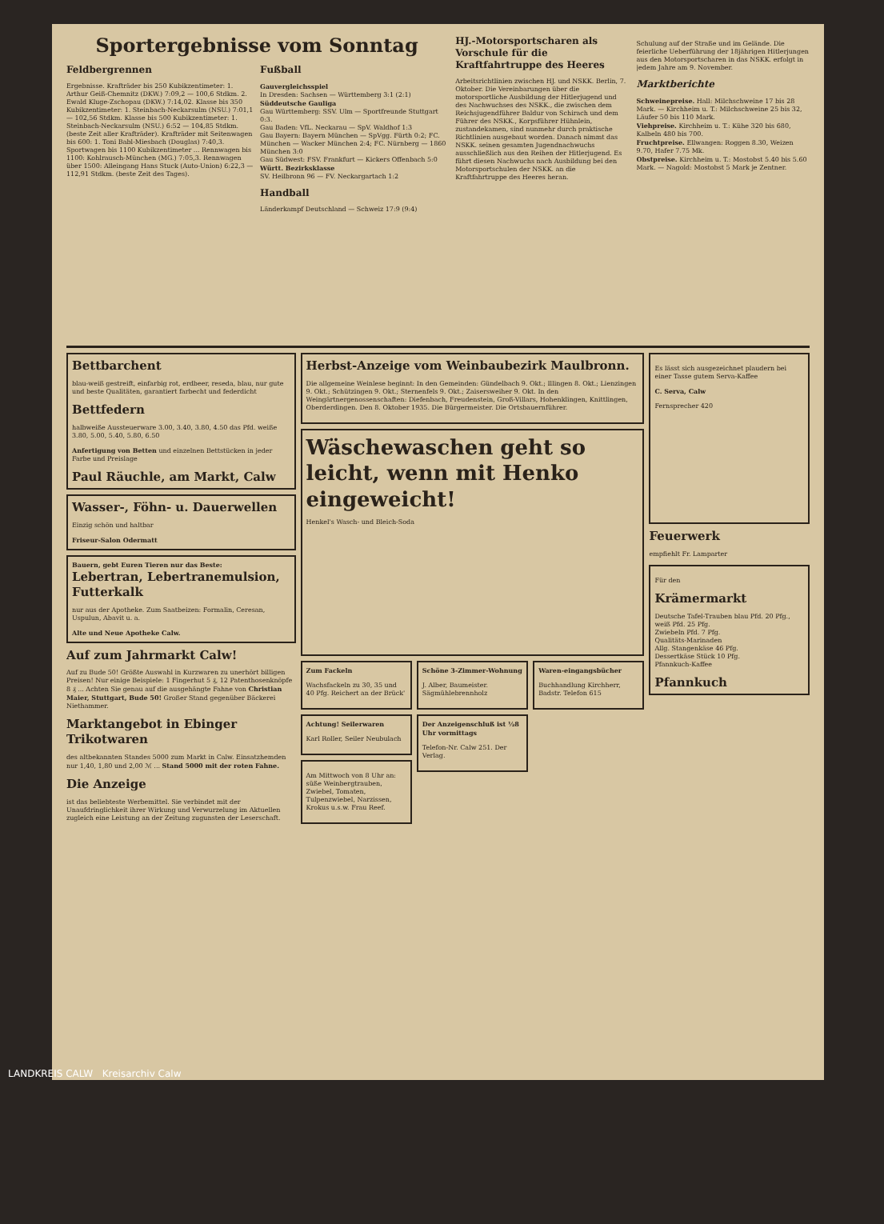Sportergebnisse vom Sonntag
Feldbergrennen
Ergebnisse. Krafträder bis 250 Kubikzentimeter: 1. Arthur Geiß-Chemnitz (DKW.) 7:09,2 — 100,6 Stdkm. 2. Ewald Kluge-Zschopau (DKW.) 7:14,02. Klasse bis 350 Kubikzentimeter: 1. Steinbach-Neckarsulm (NSU.) 7:01,1 — 102,56 Stdkm. Klasse bis 500 Kubikzentimeter: 1. Steinbach-Neckarsulm (NSU.) 6:52 — 104,85 Stdkm. (beste Zeit aller Krafträder). Krafträder mit Seitenwagen bis 600: 1. Toni Babl-Miesbach (Douglas) 7:40,3. Sportwagen bis 1100 Kubikzentimeter ... Rennwagen bis 1100: Kohlrausch-München (MG.) 7:05,3. Rennwagen über 1500: Alleingang Hans Stuck (Auto-Union) 6:22,3 — 112,91 Stdkm. (beste Zeit des Tages).
Fußball
Gauvergleichsspiel
In Dresden: Sachsen — Württemberg 3:1 (2:1)
Süddeutsche Gauliga
Gau Württemberg: SSV. Ulm — Sportfreunde Stuttgart 0:3.
Gau Baden: VfL. Neckarau — SpV. Waldhof 1:3
Gau Bayern: Bayern München — SpVgg. Fürth 0:2; FC. München — Wacker München 2:4; FC. Nürnberg — 1860 München 3:0
Gau Südwest: FSV. Frankfurt — Kickers Offenbach 5:0
Württ. Bezirksklasse
SV. Heilbronn 96 — FV. Neckargartach 1:2
Handball
Länderkampf Deutschland — Schweiz 17:9 (9:4)
HJ.-Motorsportscharen als Vorschule für die Kraftfahrtruppe des Heeres
Arbeitsrichtlinien zwischen HJ. und NSKK. Berlin, 7. Oktober. Die Vereinbarungen über die motorsportliche Ausbildung der Hitlerjugend und des Nachwuchses des NSKK., die zwischen dem Reichsjugendführer Baldur von Schirach und dem Führer des NSKK., Korpsführer Hühnlein, zustandekamen, sind nunmehr durch praktische Richtlinien ausgebaut worden. Danach nimmt das NSKK. seinen gesamten Jugendnachwuchs ausschließlich aus den Reihen der Hitlerjugend. Es führt diesen Nachwuchs nach Ausbildung bei den Motorsportschulen der NSKK. an die Kraftfahrtruppe des Heeres heran.
Schulung auf der Straße und im Gelände. Die feierliche Ueberführung der 18jährigen Hitlerjungen aus den Motorsportscharen in das NSKK. erfolgt in jedem Jahre am 9. November.
Marktberichte
Schweinepreise. Hall: Milchschweine 17 bis 28 Mark. — Kirchheim u. T.: Milchschweine 25 bis 32, Läufer 50 bis 110 Mark.
Viehpreise. Kirchheim u. T.: Kühe 320 bis 680, Kalbeln 480 bis 700.
Fruchtpreise. Ellwangen: Roggen 8.30, Weizen 9.70, Hafer 7.75 Mk.
Obstpreise. Kirchheim u. T.: Mostobst 5.40 bis 5.60 Mark. — Nagold: Mostobst 5 Mark je Zentner.
Bettbarchent
blau-weiß gestreift, einfarbig rot, erdbeer, reseda, blau, nur gute und beste Qualitäten, garantiert farbecht und federdicht
Bettfedern
halbweiße Aussteuerware 3.00, 3.40, 3.80, 4.50 das Pfd. weiße 3.80, 5.00, 5.40, 5.80, 6.50
Anfertigung von Betten und einzelnen Bettstücken in jeder Farbe und Preislage
Paul Räuchle, am Markt, Calw
Wasser-, Föhn- u. Dauerwellen
Einzig schön und haltbar
Friseur-Salon Odermatt
Bauern, gebt Euren Tieren nur das Beste:
Lebertran, Lebertranemulsion, Futterkalk
nur aus der Apotheke. Zum Saatbeizen: Formalin, Ceresan, Uspulun, Abavit u. a.
Alte und Neue Apotheke Calw.
Auf zum Jahrmarkt Calw!
Auf zu Bude 50! Größte Auswahl in Kurzwaren zu unerhört billigen Preisen! Nur einige Beispiele: 1 Fingerhut 5 ₰, 12 Patenthosenknöpfe 8 ₰ ... Achten Sie genau auf die ausgehängte Fahne von Christian Maier, Stuttgart, Bude 50! Großer Stand gegenüber Bäckerei Niethammer.
Marktangebot in Ebinger Trikotwaren
des altbekannten Standes 5000 zum Markt in Calw. Einsatzhemden nur 1,40, 1,80 und 2,00 ℳ ... Stand 5000 mit der roten Fahne.
Die Anzeige
ist das beliebteste Werbemittel. Sie verbindet mit der Unaufdringlichkeit ihrer Wirkung und Verwurzelung im Aktuellen zugleich eine Leistung an der Zeitung zugunsten der Leserschaft.
Herbst-Anzeige vom Weinbaubezirk Maulbronn.
Die allgemeine Weinlese beginnt: In den Gemeinden: Gündelbach 9. Okt.; Illingen 8. Okt.; Lienzingen 9. Okt.; Schützingen 9. Okt.; Sternenfels 9. Okt.; Zaisersweiher 9. Okt. In den Weingärtnergenossenschaften: Diefenbach, Freudenstein, Groß-Villars, Hohenklingen, Knittlingen, Oberderdingen. Den 8. Oktober 1935. Die Bürgermeister. Die Ortsbauernführer.
Wäschewaschen geht so leicht, wenn mit Henko eingeweicht!
Henkel's Wasch- und Bleich-Soda
Zum Fackeln
Wachsfackeln zu 30, 35 und 40 Pfg. Reichert an der Brück'
Achtung! Seilerwaren
Karl Roller, Seiler Neubulach
Am Mittwoch von 8 Uhr an: süße Weinbergtrauben, Zwiebel, Tomaten, Tulpenzwiebel, Narzissen, Krokus u.s.w. Frau Reef.
Schöne 3-Zimmer-Wohnung
J. Alber, Baumeister. Sägmühlebrennholz
Der Anzeigenschluß ist ½8 Uhr vormittags
Telefon-Nr. Calw 251. Der Verlag.
Waren-eingangsbücher
Buchhandlung Kirchherr, Badstr. Telefon 615
Es lässt sich ausgezeichnet plaudern bei einer Tasse gutem Serva-Kaffee
C. Serva, Calw
Fernsprecher 420
Feuerwerk
empfiehlt Fr. Lamparter
Für den
Krämermarkt
Deutsche Tafel-Trauben blau Pfd. 20 Pfg., weiß Pfd. 25 Pfg.
Zwiebeln Pfd. 7 Pfg.
Qualitäts-Marinaden
Allg. Stangenkäse 46 Pfg.
Dessertkäse Stück 10 Pfg.
Pfannkuch-Kaffee
Pfannkuch
LANDKREIS CALW Kreisarchiv Calw